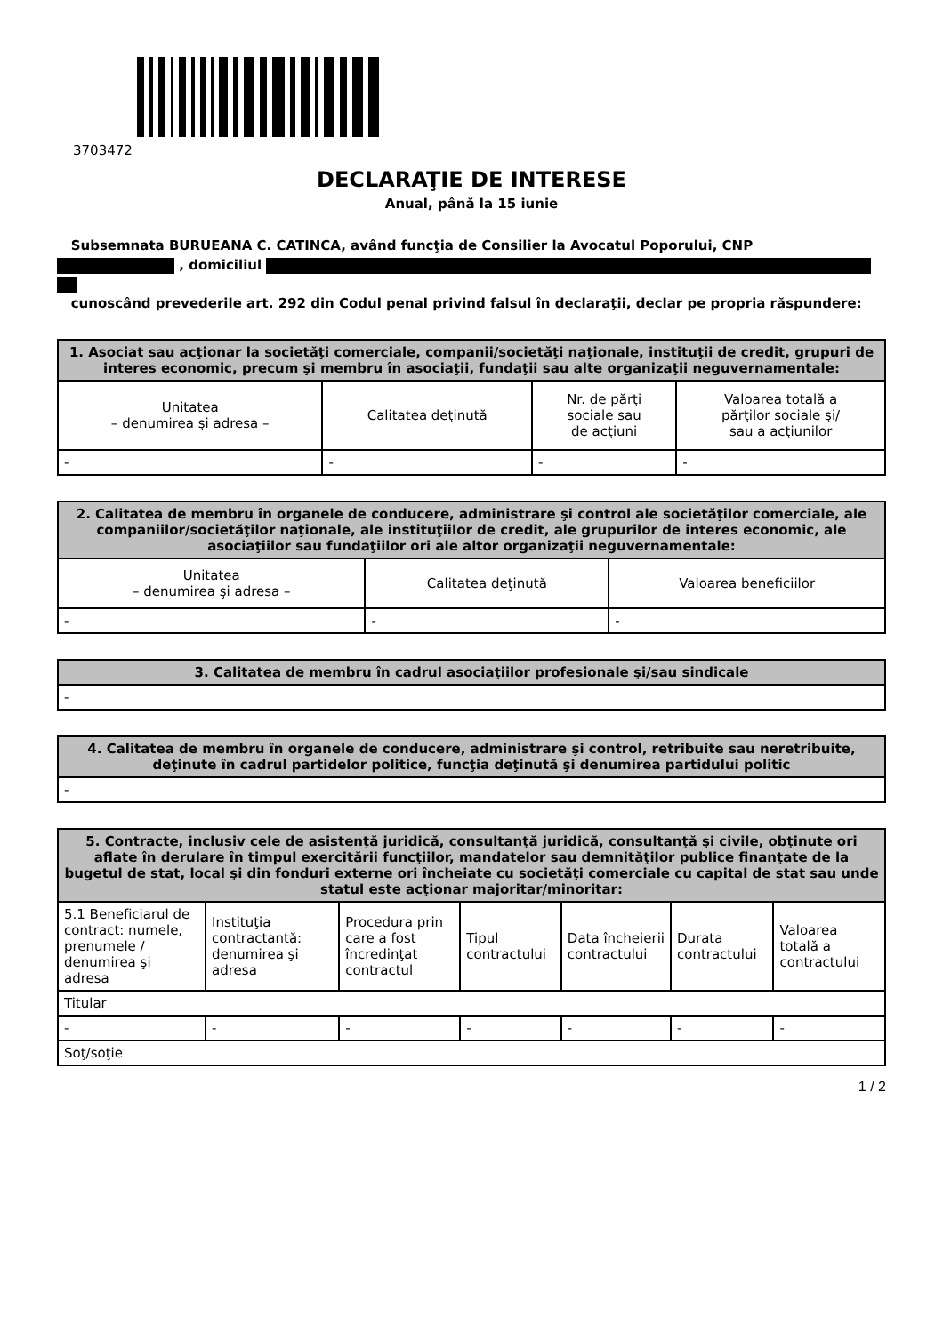3703472
DECLARAŢIE DE INTERESE
Anual, până la 15 iunie
Subsemnata BURUEANA C. CATINCA, având funcţia de Consilier la Avocatul Poporului, CNP
, domiciliul
cunoscând prevederile art. 292 din Codul penal privind falsul în declaraţii, declar pe propria răspundere:
| 1. Asociat sau acţionar la societăţi comerciale, companii/societăţi naţionale, instituţii de credit, grupuri de interes economic, precum şi membru în asociaţii, fundaţii sau alte organizaţii neguvernamentale: | | | |
| --- | --- | --- | --- |
| Unitatea – denumirea şi adresa – | Calitatea deţinută | Nr. de părţi sociale sau de acţiuni | Valoarea totală a părţilor sociale şi/ sau a acţiunilor |
| - | - | - | - |
| 2. Calitatea de membru în organele de conducere, administrare şi control ale societăţilor comerciale, ale companiilor/societăţilor naţionale, ale instituţiilor de credit, ale grupurilor de interes economic, ale asociaţiilor sau fundaţiilor ori ale altor organizaţii neguvernamentale: | | |
| --- | --- | --- |
| Unitatea – denumirea şi adresa – | Calitatea deţinută | Valoarea beneficiilor |
| - | - | - |
| 3. Calitatea de membru în cadrul asociaţiilor profesionale şi/sau sindicale |
| --- |
| - |
| 4. Calitatea de membru în organele de conducere, administrare şi control, retribuite sau neretribuite, deţinute în cadrul partidelor politice, funcţia deţinută şi denumirea partidului politic |
| --- |
| - |
| 5. Contracte, inclusiv cele de asistenţă juridică, consultanţă juridică, consultanţă şi civile, obţinute ori aflate în derulare în timpul exercitării funcţiilor, mandatelor sau demnităţilor publice finanţate de la bugetul de stat, local şi din fonduri externe ori încheiate cu societăţi comerciale cu capital de stat sau unde statul este acţionar majoritar/minoritar: | | | | | | |
| --- | --- | --- | --- | --- | --- | --- |
| 5.1 Beneficiarul de contract: numele, prenumele / denumirea şi adresa | Instituţia contractantă: denumirea şi adresa | Procedura prin care a fost încredinţat contractul | Tipul contractului | Data încheierii contractului | Durata contractului | Valoarea totală a contractului |
| Titular | | | | | | |
| - | - | - | - | - | - | - |
| Soţ/soţie | | | | | | |
1 / 2